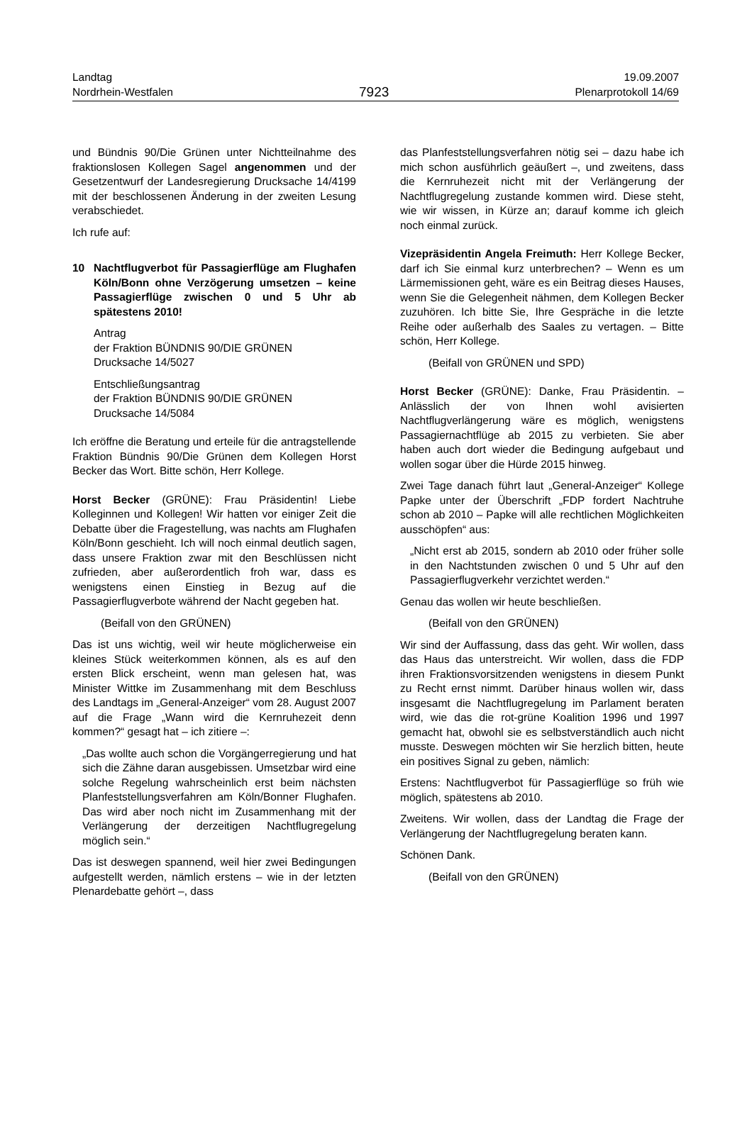Landtag
Nordrhein-Westfalen
7923
19.09.2007
Plenarprotokoll 14/69
und Bündnis 90/Die Grünen unter Nichtteilnahme des fraktionslosen Kollegen Sagel angenommen und der Gesetzentwurf der Landesregierung Drucksache 14/4199 mit der beschlossenen Änderung in der zweiten Lesung verabschiedet.
Ich rufe auf:
10 Nachtflugverbot für Passagierflüge am Flughafen Köln/Bonn ohne Verzögerung umsetzen – keine Passagierflüge zwischen 0 und 5 Uhr ab spätestens 2010!
Antrag
der Fraktion BÜNDNIS 90/DIE GRÜNEN
Drucksache 14/5027
Entschließungsantrag
der Fraktion BÜNDNIS 90/DIE GRÜNEN
Drucksache 14/5084
Ich eröffne die Beratung und erteile für die antragstellende Fraktion Bündnis 90/Die Grünen dem Kollegen Horst Becker das Wort. Bitte schön, Herr Kollege.
Horst Becker (GRÜNE): Frau Präsidentin! Liebe Kolleginnen und Kollegen! Wir hatten vor einiger Zeit die Debatte über die Fragestellung, was nachts am Flughafen Köln/Bonn geschieht. Ich will noch einmal deutlich sagen, dass unsere Fraktion zwar mit den Beschlüssen nicht zufrieden, aber außerordentlich froh war, dass es wenigstens einen Einstieg in Bezug auf die Passagierflugverbote während der Nacht gegeben hat.
(Beifall von den GRÜNEN)
Das ist uns wichtig, weil wir heute möglicherweise ein kleines Stück weiterkommen können, als es auf den ersten Blick erscheint, wenn man gelesen hat, was Minister Wittke im Zusammenhang mit dem Beschluss des Landtags im „General-Anzeiger“ vom 28. August 2007 auf die Frage „Wann wird die Kernruhezeit denn kommen?“ gesagt hat – ich zitiere –:
„Das wollte auch schon die Vorgängerregierung und hat sich die Zähne daran ausgebissen. Umsetzbar wird eine solche Regelung wahrscheinlich erst beim nächsten Planfeststellungsverfahren am Köln/Bonner Flughafen. Das wird aber noch nicht im Zusammenhang mit der Verlängerung der derzeitigen Nachtflugregelung möglich sein.“
Das ist deswegen spannend, weil hier zwei Bedingungen aufgestellt werden, nämlich erstens – wie in der letzten Plenardebatte gehört –, dass
das Planfeststellungsverfahren nötig sei – dazu habe ich mich schon ausführlich geäußert –, und zweitens, dass die Kernruhezeit nicht mit der Verlängerung der Nachtflugregelung zustande kommen wird. Diese steht, wie wir wissen, in Kürze an; darauf komme ich gleich noch einmal zurück.
Vizepräsidentin Angela Freimuth: Herr Kollege Becker, darf ich Sie einmal kurz unterbrechen? – Wenn es um Lärmemissionen geht, wäre es ein Beitrag dieses Hauses, wenn Sie die Gelegenheit nähmen, dem Kollegen Becker zuzuhören. Ich bitte Sie, Ihre Gespräche in die letzte Reihe oder außerhalb des Saales zu vertagen. – Bitte schön, Herr Kollege.
(Beifall von GRÜNEN und SPD)
Horst Becker (GRÜNE): Danke, Frau Präsidentin. – Anlässlich der von Ihnen wohl avisierten Nachtflugverlängerung wäre es möglich, wenigstens Passagiernachtflüge ab 2015 zu verbieten. Sie aber haben auch dort wieder die Bedingung aufgebaut und wollen sogar über die Hürde 2015 hinweg.
Zwei Tage danach führt laut „General-Anzeiger“ Kollege Papke unter der Überschrift „FDP fordert Nachtruhe schon ab 2010 – Papke will alle rechtlichen Möglichkeiten ausschöpfen“ aus:
„Nicht erst ab 2015, sondern ab 2010 oder früher solle in den Nachtstunden zwischen 0 und 5 Uhr auf den Passagierflugverkehr verzichtet werden.“
Genau das wollen wir heute beschließen.
(Beifall von den GRÜNEN)
Wir sind der Auffassung, dass das geht. Wir wollen, dass das Haus das unterstreicht. Wir wollen, dass die FDP ihren Fraktionsvorsitzenden wenigstens in diesem Punkt zu Recht ernst nimmt. Darüber hinaus wollen wir, dass insgesamt die Nachtflugregelung im Parlament beraten wird, wie das die rot-grüne Koalition 1996 und 1997 gemacht hat, obwohl sie es selbstverständlich auch nicht musste. Deswegen möchten wir Sie herzlich bitten, heute ein positives Signal zu geben, nämlich:
Erstens: Nachtflugverbot für Passagierflüge so früh wie möglich, spätestens ab 2010.
Zweitens. Wir wollen, dass der Landtag die Frage der Verlängerung der Nachtflugregelung beraten kann.
Schönen Dank.
(Beifall von den GRÜNEN)